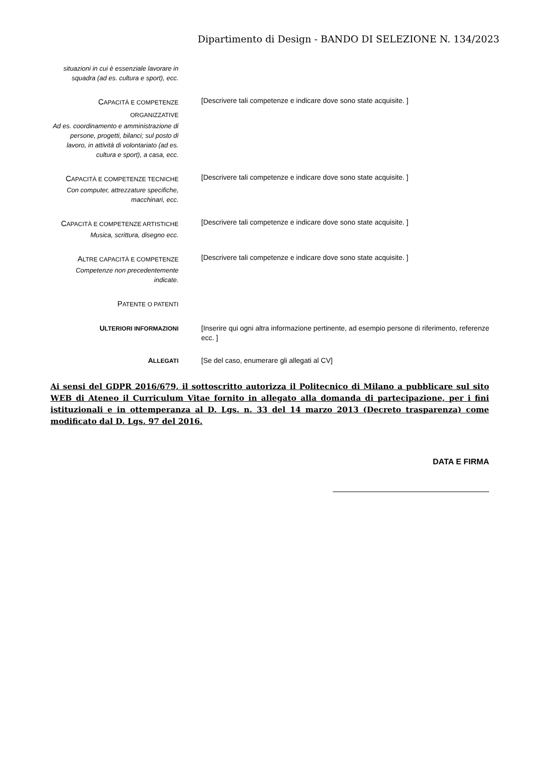Dipartimento di Design - BANDO DI SELEZIONE N. 134/2023
situazioni in cui è essenziale lavorare in squadra (ad es. cultura e sport), ecc.
CAPACITÀ E COMPETENZE ORGANIZZATIVE
Ad es. coordinamento e amministrazione di persone, progetti, bilanci; sul posto di lavoro, in attività di volontariato (ad es. cultura e sport), a casa, ecc.
[Descrivere tali competenze e indicare dove sono state acquisite. ]
CAPACITÀ E COMPETENZE TECNICHE
Con computer, attrezzature specifiche, macchinari, ecc.
[Descrivere tali competenze e indicare dove sono state acquisite. ]
CAPACITÀ E COMPETENZE ARTISTICHE
Musica, scrittura, disegno ecc.
[Descrivere tali competenze e indicare dove sono state acquisite. ]
ALTRE CAPACITÀ E COMPETENZE
Competenze non precedentemente indicate.
[Descrivere tali competenze e indicare dove sono state acquisite. ]
PATENTE O PATENTI
ULTERIORI INFORMAZIONI
[Inserire qui ogni altra informazione pertinente, ad esempio persone di riferimento, referenze ecc. ]
ALLEGATI
[Se del caso, enumerare gli allegati al CV]
Ai sensi del GDPR 2016/679, il sottoscritto autorizza il Politecnico di Milano a pubblicare sul sito WEB di Ateneo il Curriculum Vitae fornito in allegato alla domanda di partecipazione, per i fini istituzionali e in ottemperanza al D. Lgs. n. 33 del 14 marzo 2013 (Decreto trasparenza) come modificato dal D. Lgs. 97 del 2016.
DATA E FIRMA